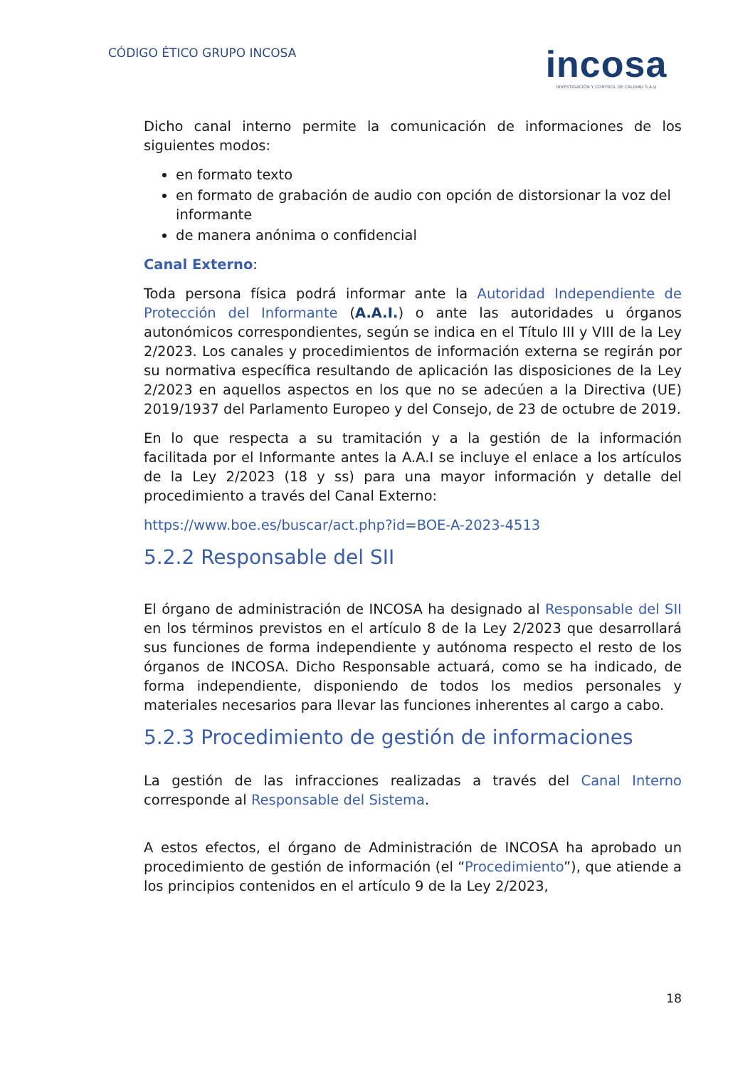CÓDIGO ÉTICO GRUPO INCOSA
incosa
INVESTIGACIÓN Y CONTROL DE CALIDAD S.A.U
Dicho canal interno permite la comunicación de informaciones de los siguientes modos:
en formato texto
en formato de grabación de audio con opción de distorsionar la voz del informante
de manera anónima o confidencial
Canal Externo:
Toda persona física podrá informar ante la Autoridad Independiente de Protección del Informante (A.A.I.) o ante las autoridades u órganos autonómicos correspondientes, según se indica en el Título III y VIII de la Ley 2/2023. Los canales y procedimientos de información externa se regirán por su normativa específica resultando de aplicación las disposiciones de la Ley 2/2023 en aquellos aspectos en los que no se adecúen a la Directiva (UE) 2019/1937 del Parlamento Europeo y del Consejo, de 23 de octubre de 2019.
En lo que respecta a su tramitación y a la gestión de la información facilitada por el Informante antes la A.A.I se incluye el enlace a los artículos de la Ley 2/2023 (18 y ss) para una mayor información y detalle del procedimiento a través del Canal Externo:
https://www.boe.es/buscar/act.php?id=BOE-A-2023-4513
5.2.2 Responsable del SII
El órgano de administración de INCOSA ha designado al Responsable del SII en los términos previstos en el artículo 8 de la Ley 2/2023 que desarrollará sus funciones de forma independiente y autónoma respecto el resto de los órganos de INCOSA. Dicho Responsable actuará, como se ha indicado, de forma independiente, disponiendo de todos los medios personales y materiales necesarios para llevar las funciones inherentes al cargo a cabo.
5.2.3 Procedimiento de gestión de informaciones
La gestión de las infracciones realizadas a través del Canal Interno corresponde al Responsable del Sistema.
A estos efectos, el órgano de Administración de INCOSA ha aprobado un procedimiento de gestión de información (el “Procedimiento”), que atiende a los principios contenidos en el artículo 9 de la Ley 2/2023,
18